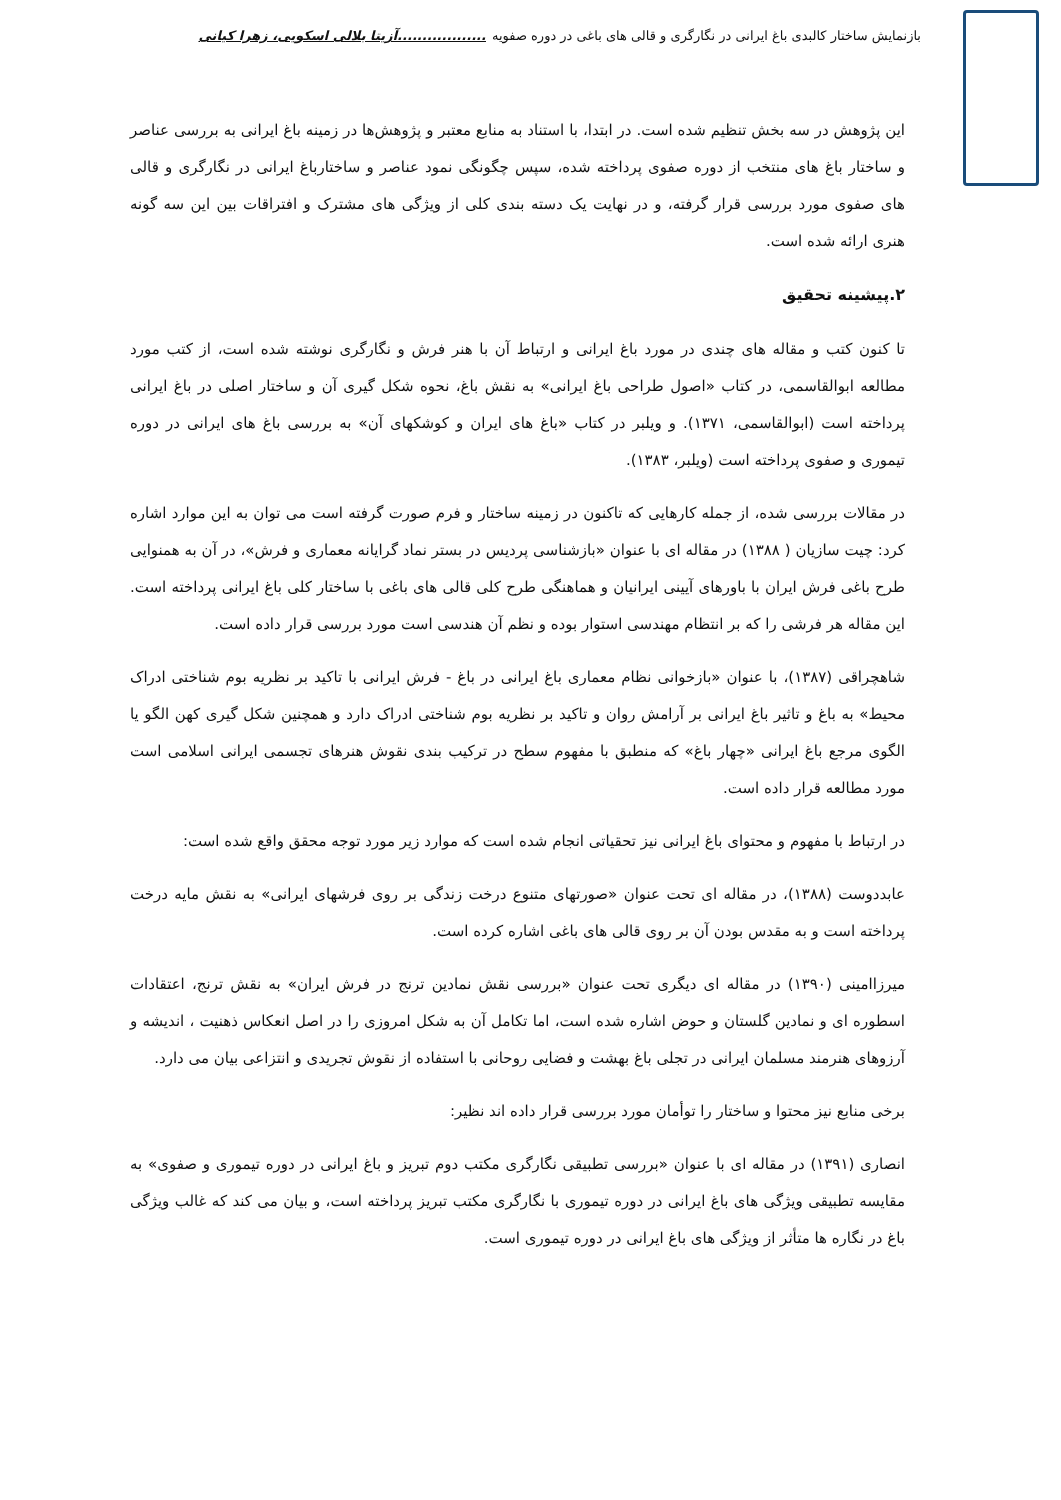بازنمایش ساختار کالبدی باغ ایرانی در نگارگری و قالی های باغی در دوره صفویه ..................آزیتا بلالی اسکویی، زهرا کیانی
این پژوهش در سه بخش تنظیم شده است. در ابتدا، با استناد به منابع معتبر و پژوهش‌ها در زمینه باغ ایرانی به بررسی عناصر و ساختار باغ های منتخب از دوره صفوی پرداخته شده، سپس چگونگی نمود عناصر و ساختارباغ ایرانی در نگارگری و قالی های صفوی مورد بررسی قرار گرفته، و در نهایت یک دسته بندی کلی از ویژگی های مشترک و افتراقات بین این سه گونه هنری ارائه شده است.
۲.پیشینه تحقیق
تا کنون کتب و مقاله های چندی در مورد باغ ایرانی و ارتباط آن با هنر فرش و نگارگری نوشته شده است، از کتب مورد مطالعه ابوالقاسمی، در کتاب «اصول طراحی باغ ایرانی» به نقش باغ، نحوه شکل گیری آن و ساختار اصلی در باغ ایرانی پرداخته است (ابوالقاسمی، ۱۳۷۱). و ویلبر در کتاب «باغ های ایران و کوشکهای آن» به بررسی باغ های ایرانی در دوره تیموری و صفوی پرداخته است (ویلبر، ۱۳۸۳).
در مقالات بررسی شده، از جمله کارهایی که تاکنون در زمینه ساختار و فرم صورت گرفته است می توان به این موارد اشاره کرد: چیت سازیان ( ۱۳۸۸) در مقاله ای با عنوان «بازشناسی پردیس در بستر نماد گرایانه معماری و فرش»، در آن به همنوایی طرح باغی فرش ایران با باورهای آیینی ایرانیان و هماهنگی طرح کلی قالی های باغی با ساختار کلی باغ ایرانی پرداخته است. این مقاله هر فرشی را که بر انتظام مهندسی استوار بوده و نظم آن هندسی است مورد بررسی قرار داده است.
شاهچراقی (۱۳۸۷)، با عنوان «بازخوانی نظام معماری باغ ایرانی در باغ - فرش ایرانی با تاکید بر نظریه بوم شناختی ادراک محیط» به باغ و تاثیر باغ ایرانی بر آرامش روان و تاکید بر نظریه بوم شناختی ادراک دارد و همچنین شکل گیری کهن الگو یا الگوی مرجع باغ ایرانی «چهار باغ» که منطبق با مفهوم سطح در ترکیب بندی نقوش هنرهای تجسمی ایرانی اسلامی است مورد مطالعه قرار داده است.
در ارتباط با مفهوم و محتوای باغ ایرانی نیز تحقیاتی انجام شده است که موارد زیر مورد توجه محقق واقع شده است:
عابددوست (۱۳۸۸)، در مقاله ای تحت عنوان «صورتهای متنوع درخت زندگی بر روی فرشهای ایرانی» به نقش مایه درخت پرداخته است و به مقدس بودن آن بر روی قالی های باغی اشاره کرده است.
میرزاامینی (۱۳۹۰) در مقاله ای دیگری تحت عنوان «بررسی نقش نمادین ترنج در فرش ایران» به نقش ترنج، اعتقادات اسطوره ای و نمادین گلستان و حوض اشاره شده است، اما تکامل آن به شکل امروزی را در اصل انعکاس ذهنیت ، اندیشه و آرزوهای هنرمند مسلمان ایرانی در تجلی باغ بهشت و فضایی روحانی با استفاده از نقوش تجریدی و انتزاعی بیان می دارد.
برخی منابع نیز محتوا و ساختار را توأمان مورد بررسی قرار داده اند نظیر:
انصاری (۱۳۹۱) در مقاله ای با عنوان «بررسی تطبیقی نگارگری مکتب دوم تبریز و باغ ایرانی در دوره تیموری و صفوی» به مقایسه تطبیقی ویژگی های باغ ایرانی در دوره تیموری با نگارگری مکتب تبریز پرداخته است، و بیان می کند که غالب ویژگی باغ در نگاره ها متأثر از ویژگی های باغ ایرانی در دوره تیموری است.